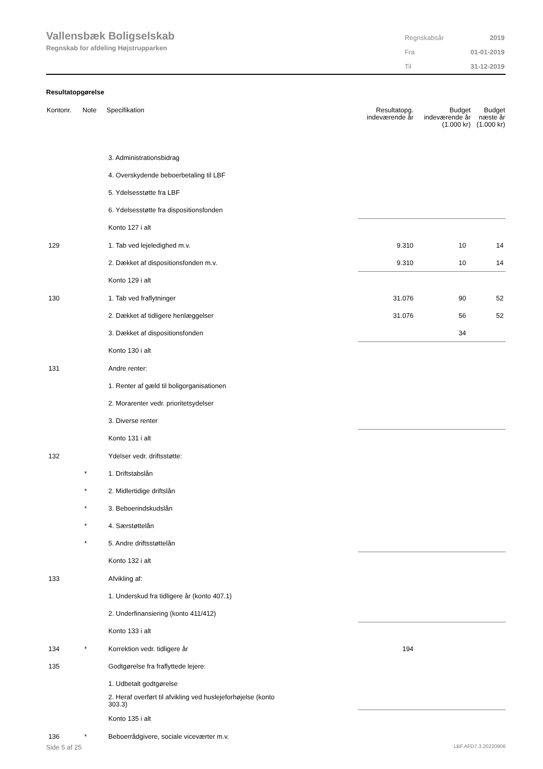Vallensbæk Boligselskab
Regnskab for afdeling Højstrupparken
| Regnskabsår | 2019 |
| Fra | 01-01-2019 |
| Til | 31-12-2019 |
Resultatopgørelse
| Kontonr. | Note | Specifikation | Resultatopg. indeværende år | Budget indeværende år (1.000 kr) | Budget næste år (1.000 kr) |
| --- | --- | --- | --- | --- | --- |
| | | 3. Administrationsbidrag | | | |
| | | 4. Overskydende beboerbetaling til LBF | | | |
| | | 5. Ydelsesstøtte fra LBF | | | |
| | | 6. Ydelsesstøtte fra dispositionsfonden | | | |
| | | Konto 127 i alt | | | |
| 129 | | 1. Tab ved lejeledighed m.v. | 9.310 | 10 | 14 |
| | | 2. Dækket af dispositionsfonden m.v. | 9.310 | 10 | 14 |
| | | Konto 129 i alt | | | |
| 130 | | 1. Tab ved fraflytninger | 31.076 | 90 | 52 |
| | | 2. Dækket af tidligere henlæggelser | 31.076 | 56 | 52 |
| | | 3. Dækket af dispositionsfonden | | 34 | |
| | | Konto 130 i alt | | | |
| 131 | | Andre renter: | | | |
| | | 1. Renter af gæld til boligorganisationen | | | |
| | | 2. Morarenter vedr. prioritetsydelser | | | |
| | | 3. Diverse renter | | | |
| | | Konto 131 i alt | | | |
| 132 | | Ydelser vedr. driftsstøtte: | | | |
| | * | 1. Driftstabslån | | | |
| | * | 2. Midlertidige driftslån | | | |
| | * | 3. Beboerindskudslån | | | |
| | * | 4. Særstøttelån | | | |
| | * | 5. Andre driftsstøttelån | | | |
| | | Konto 132 i alt | | | |
| 133 | | Afvikling af: | | | |
| | | 1. Underskud fra tidligere år (konto 407.1) | | | |
| | | 2. Underfinansiering (konto 411/412) | | | |
| | | Konto 133 i alt | | | |
| 134 | * | Korrektion vedr. tidligere år | 194 | | |
| 135 | | Godtgørelse fra fraflyttede lejere: | | | |
| | | 1. Udbetalt godtgørelse | | | |
| | | 2. Heraf overført til afvikling ved huslejeforhøjelse (konto 303.3) | | | |
| | | Konto 135 i alt | | | |
| 136 | * | Beboerrådgivere, sociale viceværter m.v. | | | |
Side 5 af 25 LBF.AFD7.3.20220906